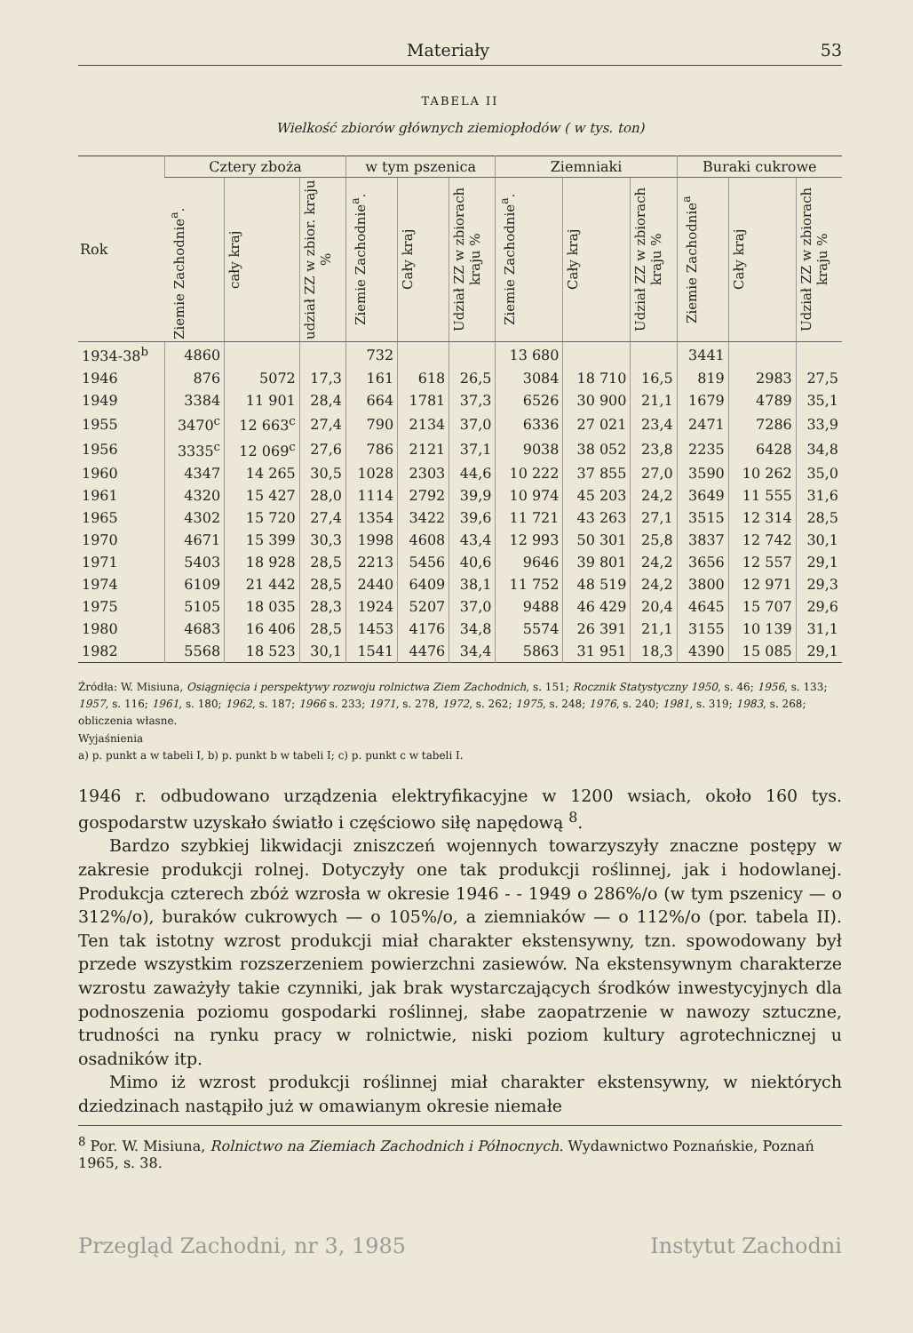Materiały 53
TABELA II
Wielkość zbiorów głównych ziemiopłodów ( w tys. ton)
| Rok | Cztery zboża | | | w tym pszenica | | | Ziemniaki | | | Buraki cukrowe | | |
| --- | --- | --- | --- | --- | --- | --- | --- | --- | --- | --- | --- | --- |
| | Ziemie Zachodnie<sup>a</sup>. | cały kraj | udział ZZ w zbior. kraju % | Ziemie Zachodnie<sup>a</sup>. | Cały kraj | Udział ZZ w zbiorach kraju % | Ziemie Zachodnie<sup>a</sup>. | Cały kraj | Udział ZZ w zbiorach kraju % | Ziemie Zachodnie<sup>a</sup> | Cały kraj | Udział ZZ w zbiorach kraju % |
| 1934-38<sup>b</sup> | 4860 | | | 732 | | | 13 680 | | | 3441 | | |
| 1946 | 876 | 5072 | 17,3 | 161 | 618 | 26,5 | 3084 | 18 710 | 16,5 | 819 | 2983 | 27,5 |
| 1949 | 3384 | 11 901 | 28,4 | 664 | 1781 | 37,3 | 6526 | 30 900 | 21,1 | 1679 | 4789 | 35,1 |
| 1955 | 3470<sup>c</sup> | 12 663<sup>c</sup> | 27,4 | 790 | 2134 | 37,0 | 6336 | 27 021 | 23,4 | 2471 | 7286 | 33,9 |
| 1956 | 3335<sup>c</sup> | 12 069<sup>c</sup> | 27,6 | 786 | 2121 | 37,1 | 9038 | 38 052 | 23,8 | 2235 | 6428 | 34,8 |
| 1960 | 4347 | 14 265 | 30,5 | 1028 | 2303 | 44,6 | 10 222 | 37 855 | 27,0 | 3590 | 10 262 | 35,0 |
| 1961 | 4320 | 15 427 | 28,0 | 1114 | 2792 | 39,9 | 10 974 | 45 203 | 24,2 | 3649 | 11 555 | 31,6 |
| 1965 | 4302 | 15 720 | 27,4 | 1354 | 3422 | 39,6 | 11 721 | 43 263 | 27,1 | 3515 | 12 314 | 28,5 |
| 1970 | 4671 | 15 399 | 30,3 | 1998 | 4608 | 43,4 | 12 993 | 50 301 | 25,8 | 3837 | 12 742 | 30,1 |
| 1971 | 5403 | 18 928 | 28,5 | 2213 | 5456 | 40,6 | 9646 | 39 801 | 24,2 | 3656 | 12 557 | 29,1 |
| 1974 | 6109 | 21 442 | 28,5 | 2440 | 6409 | 38,1 | 11 752 | 48 519 | 24,2 | 3800 | 12 971 | 29,3 |
| 1975 | 5105 | 18 035 | 28,3 | 1924 | 5207 | 37,0 | 9488 | 46 429 | 20,4 | 4645 | 15 707 | 29,6 |
| 1980 | 4683 | 16 406 | 28,5 | 1453 | 4176 | 34,8 | 5574 | 26 391 | 21,1 | 3155 | 10 139 | 31,1 |
| 1982 | 5568 | 18 523 | 30,1 | 1541 | 4476 | 34,4 | 5863 | 31 951 | 18,3 | 4390 | 15 085 | 29,1 |
Źródła: W. Misiuna, Osiągnięcia i perspektywy rozwoju rolnictwa Ziem Zachodnich, s. 151; Rocznik Statystyczny 1950, s. 46; 1956, s. 133; 1957, s. 116; 1961, s. 180; 1962, s. 187; 1966 s. 233; 1971, s. 278, 1972, s. 262; 1975, s. 248; 1976, s. 240; 1981, s. 319; 1983, s. 268; obliczenia własne.
Wyjaśnienia
a) p. punkt a w tabeli I, b) p. punkt b w tabeli I; c) p. punkt c w tabeli I.
1946 r. odbudowano urządzenia elektryfikacyjne w 1200 wsiach, około 160 tys. gospodarstw uzyskało światło i częściowo siłę napędową <sup>8</sup>.
Bardzo szybkiej likwidacji zniszczeń wojennych towarzyszyły znaczne postępy w zakresie produkcji rolnej. Dotyczyły one tak produkcji roślinnej, jak i hodowlanej. Produkcja czterech zbóż wzrosła w okresie 1946 - - 1949 o 286%/o (w tym pszenicy — o 312%/o), buraków cukrowych — o 105%/o, a ziemniaków — o 112%/o (por. tabela II). Ten tak istotny wzrost produkcji miał charakter ekstensywny, tzn. spowodowany był przede wszystkim rozszerzeniem powierzchni zasiewów. Na ekstensywnym charakterze wzrostu zaważyły takie czynniki, jak brak wystarczających środków inwestycyjnych dla podnoszenia poziomu gospodarki roślinnej, słabe zaopatrzenie w nawozy sztuczne, trudności na rynku pracy w rolnictwie, niski poziom kultury agrotechnicznej u osadników itp.
Mimo iż wzrost produkcji roślinnej miał charakter ekstensywny, w niektórych dziedzinach nastąpiło już w omawianym okresie niemałe
<sup>8</sup> Por. W. Misiuna, Rolnictwo na Ziemiach Zachodnich i Północnych. Wydawnictwo Poznańskie, Poznań 1965, s. 38.
Przegląd Zachodni, nr 3, 1985 Instytut Zachodni